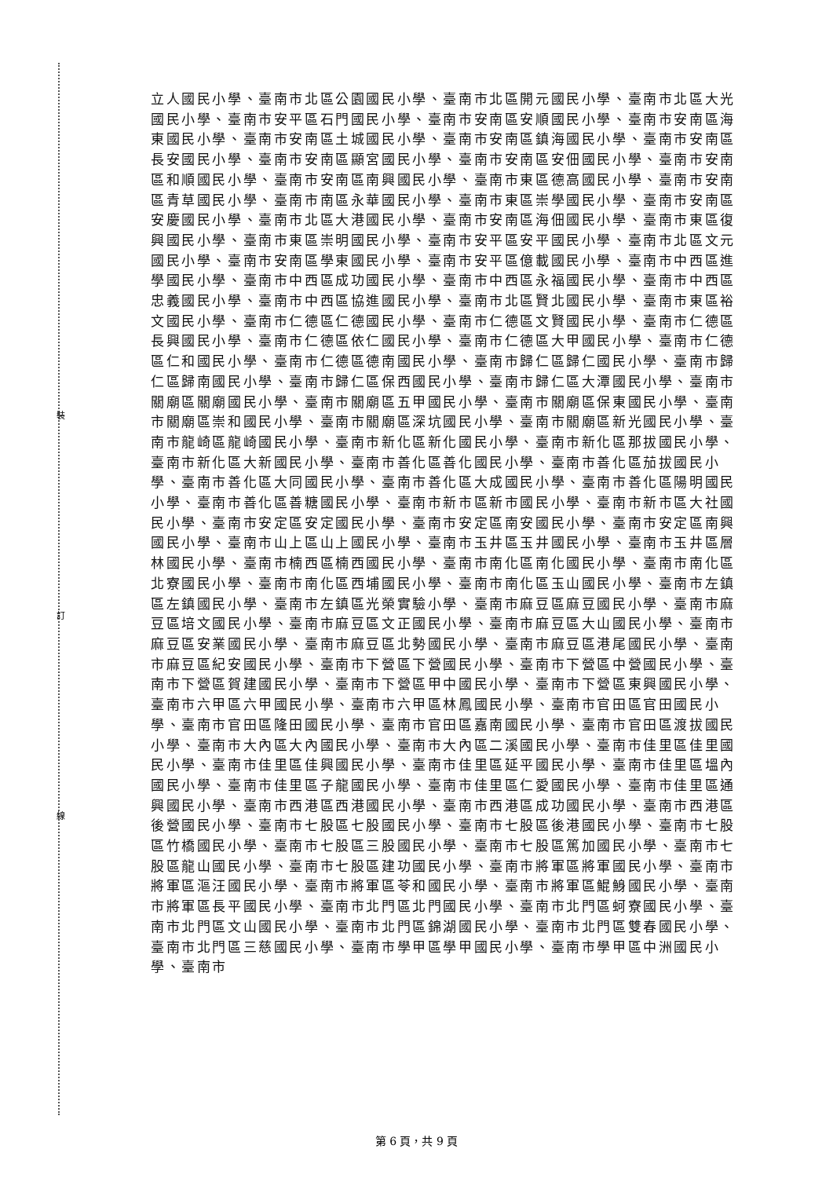裝
訂
線
立人國民小學、臺南市北區公園國民小學、臺南市北區開元國民小學、臺南市北區大光國民小學、臺南市安平區石門國民小學、臺南市安南區安順國民小學、臺南市安南區海東國民小學、臺南市安南區土城國民小學、臺南市安南區鎮海國民小學、臺南市安南區長安國民小學、臺南市安南區顯宮國民小學、臺南市安南區安佃國民小學、臺南市安南區和順國民小學、臺南市安南區南興國民小學、臺南市東區德高國民小學、臺南市安南區青草國民小學、臺南市南區永華國民小學、臺南市東區崇學國民小學、臺南市安南區安慶國民小學、臺南市北區大港國民小學、臺南市安南區海佃國民小學、臺南市東區復興國民小學、臺南市東區崇明國民小學、臺南市安平區安平國民小學、臺南市北區文元國民小學、臺南市安南區學東國民小學、臺南市安平區億載國民小學、臺南市中西區進學國民小學、臺南市中西區成功國民小學、臺南市中西區永福國民小學、臺南市中西區忠義國民小學、臺南市中西區協進國民小學、臺南市北區賢北國民小學、臺南市東區裕文國民小學、臺南市仁德區仁德國民小學、臺南市仁德區文賢國民小學、臺南市仁德區長興國民小學、臺南市仁德區依仁國民小學、臺南市仁德區大甲國民小學、臺南市仁德區仁和國民小學、臺南市仁德區德南國民小學、臺南市歸仁區歸仁國民小學、臺南市歸仁區歸南國民小學、臺南市歸仁區保西國民小學、臺南市歸仁區大潭國民小學、臺南市關廟區關廟國民小學、臺南市關廟區五甲國民小學、臺南市關廟區保東國民小學、臺南市關廟區崇和國民小學、臺南市關廟區深坑國民小學、臺南市關廟區新光國民小學、臺南市龍崎區龍崎國民小學、臺南市新化區新化國民小學、臺南市新化區那拔國民小學、臺南市新化區大新國民小學、臺南市善化區善化國民小學、臺南市善化區茄拔國民小學、臺南市善化區大同國民小學、臺南市善化區大成國民小學、臺南市善化區陽明國民小學、臺南市善化區善糖國民小學、臺南市新市區新市國民小學、臺南市新市區大社國民小學、臺南市安定區安定國民小學、臺南市安定區南安國民小學、臺南市安定區南興國民小學、臺南市山上區山上國民小學、臺南市玉井區玉井國民小學、臺南市玉井區層林國民小學、臺南市楠西區楠西國民小學、臺南市南化區南化國民小學、臺南市南化區北寮國民小學、臺南市南化區西埔國民小學、臺南市南化區玉山國民小學、臺南市左鎮區左鎮國民小學、臺南市左鎮區光榮實驗小學、臺南市麻豆區麻豆國民小學、臺南市麻豆區培文國民小學、臺南市麻豆區文正國民小學、臺南市麻豆區大山國民小學、臺南市麻豆區安業國民小學、臺南市麻豆區北勢國民小學、臺南市麻豆區港尾國民小學、臺南市麻豆區紀安國民小學、臺南市下營區下營國民小學、臺南市下營區中營國民小學、臺南市下營區賀建國民小學、臺南市下營區甲中國民小學、臺南市下營區東興國民小學、臺南市六甲區六甲國民小學、臺南市六甲區林鳳國民小學、臺南市官田區官田國民小學、臺南市官田區隆田國民小學、臺南市官田區嘉南國民小學、臺南市官田區渡拔國民小學、臺南市大內區大內國民小學、臺南市大內區二溪國民小學、臺南市佳里區佳里國民小學、臺南市佳里區佳興國民小學、臺南市佳里區延平國民小學、臺南市佳里區塭內國民小學、臺南市佳里區子龍國民小學、臺南市佳里區仁愛國民小學、臺南市佳里區通興國民小學、臺南市西港區西港國民小學、臺南市西港區成功國民小學、臺南市西港區後營國民小學、臺南市七股區七股國民小學、臺南市七股區後港國民小學、臺南市七股區竹橋國民小學、臺南市七股區三股國民小學、臺南市七股區篤加國民小學、臺南市七股區龍山國民小學、臺南市七股區建功國民小學、臺南市將軍區將軍國民小學、臺南市將軍區漚汪國民小學、臺南市將軍區苓和國民小學、臺南市將軍區鯤鯓國民小學、臺南市將軍區長平國民小學、臺南市北門區北門國民小學、臺南市北門區蚵寮國民小學、臺南市北門區文山國民小學、臺南市北門區錦湖國民小學、臺南市北門區雙春國民小學、臺南市北門區三慈國民小學、臺南市學甲區學甲國民小學、臺南市學甲區中洲國民小學、臺南市
第 6 頁，共 9 頁